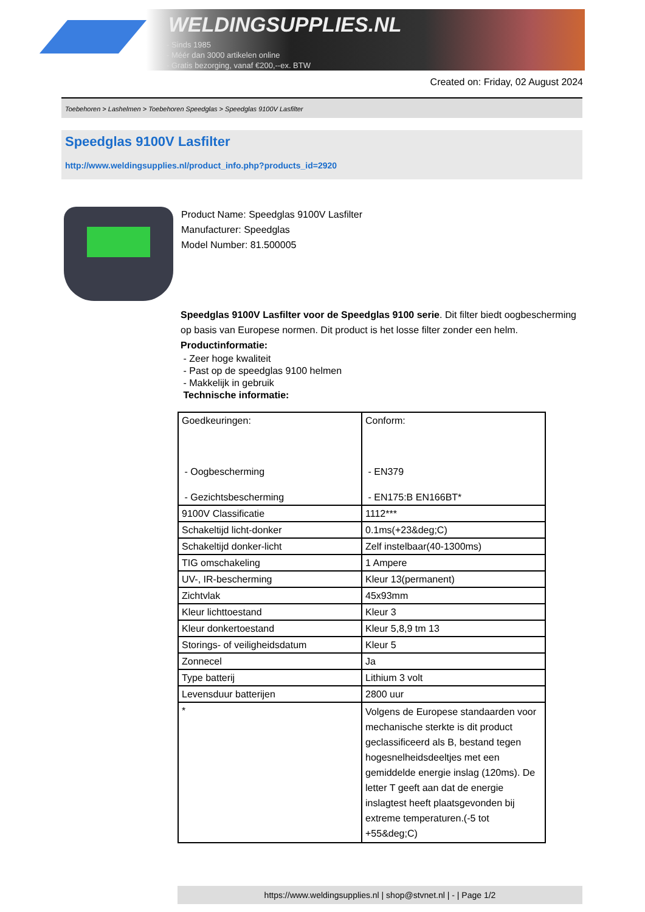WELDINGSUPPLIES.NL
- Sinds 1985
- Méér dan 3000 artikelen online
- Gratis bezorging, vanaf €200,--ex. BTW
Created on: Friday, 02 August 2024
Toebehoren > Lashelmen > Toebehoren Speedglas > Speedglas 9100V Lasfilter
Speedglas 9100V Lasfilter
http://www.weldingsupplies.nl/product_info.php?products_id=2920
Product Name: Speedglas 9100V Lasfilter
Manufacturer: Speedglas
Model Number: 81.500005
Speedglas 9100V Lasfilter voor de Speedglas 9100 serie. Dit filter biedt oogbescherming op basis van Europese normen. Dit product is het losse filter zonder een helm.
Productinformatie:
- Zeer hoge kwaliteit
- Past op de speedglas 9100 helmen
- Makkelijk in gebruik
Technische informatie:
| Goedkeuringen: - Oogbescherming - Gezichtsbescherming | Conform: - EN379 - EN175:B EN166BT* |
| 9100V Classificatie | 1112*** |
| Schakeltijd licht-donker | 0.1ms(+23&deg;C) |
| Schakeltijd donker-licht | Zelf instelbaar(40-1300ms) |
| TIG omschakeling | 1 Ampere |
| UV-, IR-bescherming | Kleur 13(permanent) |
| Zichtvlak | 45x93mm |
| Kleur lichttoestand | Kleur 3 |
| Kleur donkertoestand | Kleur 5,8,9 tm 13 |
| Storings- of veiligheidsdatum | Kleur 5 |
| Zonnecel | Ja |
| Type batterij | Lithium 3 volt |
| Levensduur batterijen | 2800 uur |
| * | Volgens de Europese standaarden voor mechanische sterkte is dit product geclassificeerd als B, bestand tegen hogesnelheidsdeeltjes met een gemiddelde energie inslag (120ms). De letter T geeft aan dat de energie inslagtest heeft plaatsgevonden bij extreme temperaturen.(-5 tot +55&deg;C) |
https://www.weldingsupplies.nl | shop@stvnet.nl | - | Page 1/2